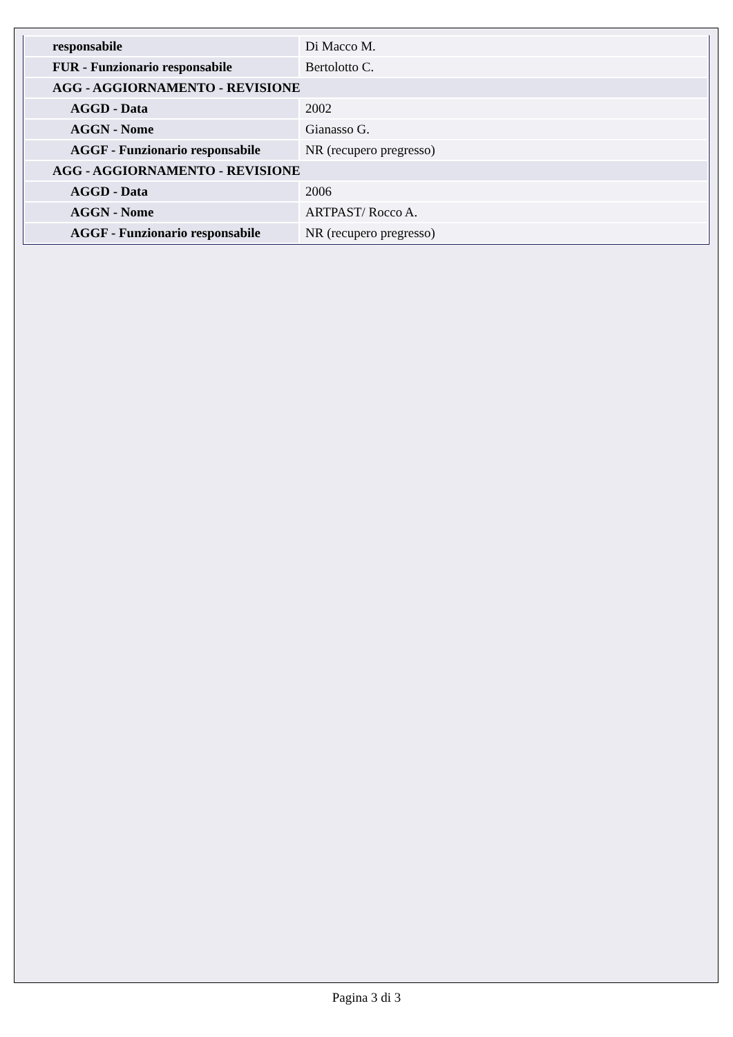| responsabile | Di Macco M. |
| FUR - Funzionario responsabile | Bertolotto C. |
| AGG - AGGIORNAMENTO - REVISIONE | |
| AGGD - Data | 2002 |
| AGGN - Nome | Gianasso G. |
| AGGF - Funzionario responsabile | NR (recupero pregresso) |
| AGG - AGGIORNAMENTO - REVISIONE | |
| AGGD - Data | 2006 |
| AGGN - Nome | ARTPAST/ Rocco A. |
| AGGF - Funzionario responsabile | NR (recupero pregresso) |
Pagina 3 di 3